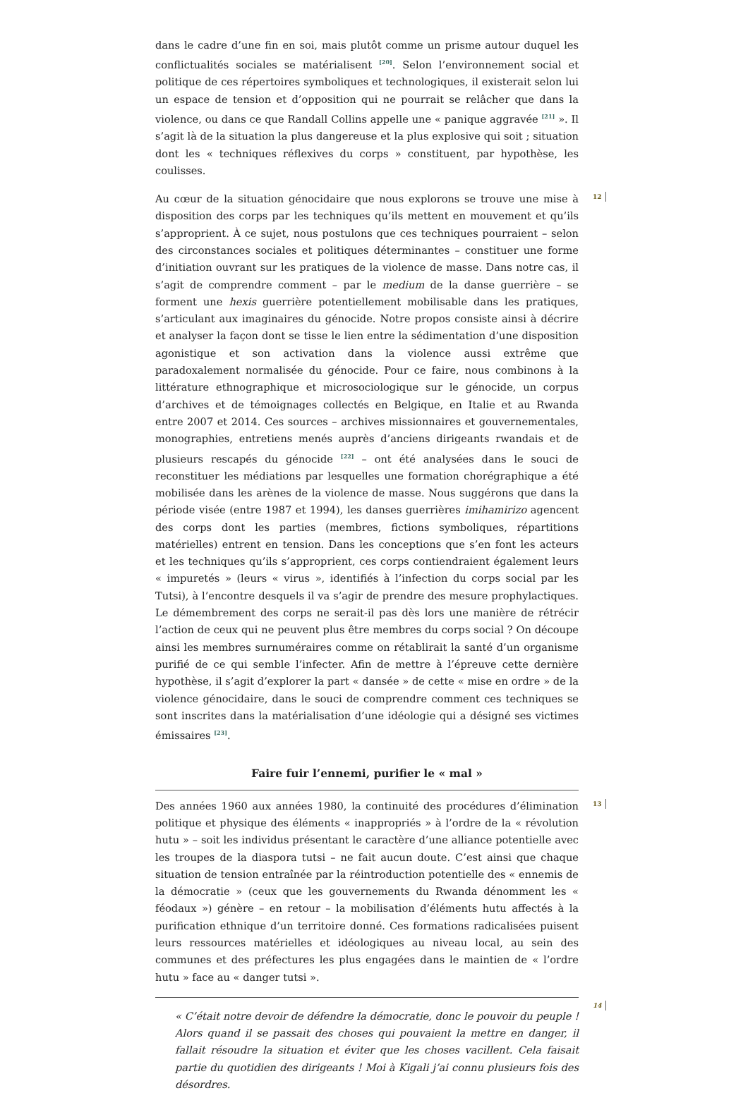dans le cadre d’une fin en soi, mais plutôt comme un prisme autour duquel les conflictualités sociales se matérialisent <sup>[20]</sup>. Selon l’environnement social et politique de ces répertoires symboliques et technologiques, il existerait selon lui un espace de tension et d’opposition qui ne pourrait se relâcher que dans la violence, ou dans ce que Randall Collins appelle une « panique aggravée <sup>[21]</sup> ». Il s’agit là de la situation la plus dangereuse et la plus explosive qui soit ; situation dont les « techniques réflexives du corps » constituent, par hypothèse, les coulisses.
12 Au cœur de la situation génocidaire que nous explorons se trouve une mise à disposition des corps par les techniques qu’ils mettent en mouvement et qu’ils s’approprient. À ce sujet, nous postulons que ces techniques pourraient – selon des circonstances sociales et politiques déterminantes – constituer une forme d’initiation ouvrant sur les pratiques de la violence de masse. Dans notre cas, il s’agit de comprendre comment – par le medium de la danse guerrière – se forment une hexis guerrière potentiellement mobilisable dans les pratiques, s’articulant aux imaginaires du génocide. Notre propos consiste ainsi à décrire et analyser la façon dont se tisse le lien entre la sédimentation d’une disposition agonistique et son activation dans la violence aussi extrême que paradoxalement normalisée du génocide. Pour ce faire, nous combinons à la littérature ethnographique et microsociologique sur le génocide, un corpus d’archives et de témoignages collectés en Belgique, en Italie et au Rwanda entre 2007 et 2014. Ces sources – archives missionnaires et gouvernementales, monographies, entretiens menés auprès d’anciens dirigeants rwandais et de plusieurs rescapés du génocide <sup>[22]</sup> – ont été analysées dans le souci de reconstituer les médiations par lesquelles une formation chorégraphique a été mobilisée dans les arènes de la violence de masse. Nous suggérons que dans la période visée (entre 1987 et 1994), les danses guerrières imihamirizo agencent des corps dont les parties (membres, fictions symboliques, répartitions matérielles) entrent en tension. Dans les conceptions que s’en font les acteurs et les techniques qu’ils s’approprient, ces corps contiendraient également leurs « impuretés » (leurs « virus », identifiés à l’infection du corps social par les Tutsi), à l’encontre desquels il va s’agir de prendre des mesure prophylactiques. Le démembrement des corps ne serait-il pas dès lors une manière de rétrécir l’action de ceux qui ne peuvent plus être membres du corps social ? On découpe ainsi les membres surnuméraires comme on rétablirait la santé d’un organisme purifié de ce qui semble l’infecter. Afin de mettre à l’épreuve cette dernière hypothèse, il s’agit d’explorer la part « dansée » de cette « mise en ordre » de la violence génocidaire, dans le souci de comprendre comment ces techniques se sont inscrites dans la matérialisation d’une idéologie qui a désigné ses victimes émissaires <sup>[23]</sup>.
Faire fuir l’ennemi, purifier le « mal »
13 Des années 1960 aux années 1980, la continuité des procédures d’élimination politique et physique des éléments « inappropriés » à l’ordre de la « révolution hutu » – soit les individus présentant le caractère d’une alliance potentielle avec les troupes de la diaspora tutsi – ne fait aucun doute. C’est ainsi que chaque situation de tension entraînée par la réintroduction potentielle des « ennemis de la démocratie » (ceux que les gouvernements du Rwanda dénomment les « féodaux ») génère – en retour – la mobilisation d’éléments hutu affectés à la purification ethnique d’un territoire donné. Ces formations radicalisées puisent leurs ressources matérielles et idéologiques au niveau local, au sein des communes et des préfectures les plus engagées dans le maintien de « l’ordre hutu » face au « danger tutsi ».
14
« C’était notre devoir de défendre la démocratie, donc le pouvoir du peuple ! Alors quand il se passait des choses qui pouvaient la mettre en danger, il fallait résoudre la situation et éviter que les choses vacillent. Cela faisait partie du quotidien des dirigeants ! Moi à Kigali j’ai connu plusieurs fois des désordres.